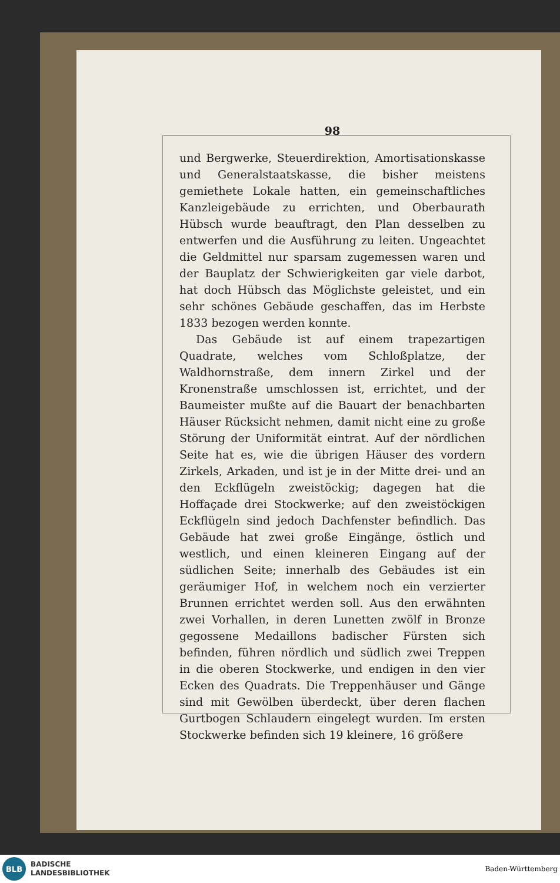98
und Bergwerke, Steuerdirektion, Amortisationskasse und Generalstaatskasse, die bisher meistens gemiethete Lokale hatten, ein gemeinschaftliches Kanzleigebäude zu errichten, und Oberbaurath Hübsch wurde beauftragt, den Plan desselben zu entwerfen und die Ausführung zu leiten. Ungeachtet die Geldmittel nur sparsam zugemessen waren und der Bauplatz der Schwierigkeiten gar viele darbot, hat doch Hübsch das Möglichste geleistet, und ein sehr schönes Gebäude geschaffen, das im Herbste 1833 bezogen werden konnte.
Das Gebäude ist auf einem trapezartigen Quadrate, welches vom Schloßplatze, der Waldhornstraße, dem innern Zirkel und der Kronenstraße umschlossen ist, errichtet, und der Baumeister mußte auf die Bauart der benachbarten Häuser Rücksicht nehmen, damit nicht eine zu große Störung der Uniformität eintrat. Auf der nördlichen Seite hat es, wie die übrigen Häuser des vordern Zirkels, Arkaden, und ist je in der Mitte drei- und an den Eckflügeln zweistöckig; dagegen hat die Hoffaçade drei Stockwerke; auf den zweistöckigen Eckflügeln sind jedoch Dachfenster befindlich. Das Gebäude hat zwei große Eingänge, östlich und westlich, und einen kleineren Eingang auf der südlichen Seite; innerhalb des Gebäudes ist ein geräumiger Hof, in welchem noch ein verzierter Brunnen errichtet werden soll. Aus den erwähnten zwei Vorhallen, in deren Lunetten zwölf in Bronze gegossene Medaillons badischer Fürsten sich befinden, führen nördlich und südlich zwei Treppen in die oberen Stockwerke, und endigen in den vier Ecken des Quadrats. Die Treppenhäuser und Gänge sind mit Gewölben überdeckt, über deren flachen Gurtbogen Schlaudern eingelegt wurden. Im ersten Stockwerke befinden sich 19 kleinere, 16 größere
BLB
BADISCHE
LANDESBIBLIOTHEK
Baden-Württemberg